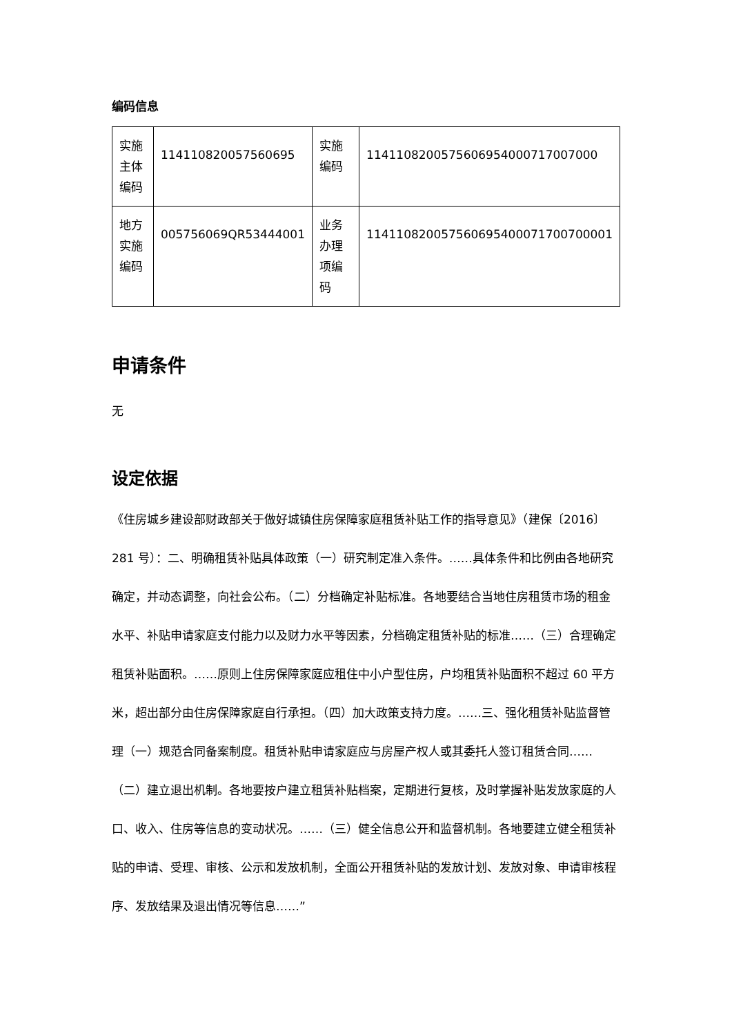编码信息
| 实施主体编码 | 114110820057560695 | 实施编码 | 1141108200575606954000717007000 |
| 地方实施编码 | 005756069QR53444001 | 业务办理项编码 | 114110820057560695400071700700001 |
申请条件
无
设定依据
《住房城乡建设部财政部关于做好城镇住房保障家庭租赁补贴工作的指导意见》（建保〔2016〕281 号）：二、明确租赁补贴具体政策（一）研究制定准入条件。……具体条件和比例由各地研究确定，并动态调整，向社会公布。（二）分档确定补贴标准。各地要结合当地住房租赁市场的租金水平、补贴申请家庭支付能力以及财力水平等因素，分档确定租赁补贴的标准……（三）合理确定租赁补贴面积。……原则上住房保障家庭应租住中小户型住房，户均租赁补贴面积不超过 60 平方米，超出部分由住房保障家庭自行承担。（四）加大政策支持力度。……三、强化租赁补贴监督管理（一）规范合同备案制度。租赁补贴申请家庭应与房屋产权人或其委托人签订租赁合同……（二）建立退出机制。各地要按户建立租赁补贴档案，定期进行复核，及时掌握补贴发放家庭的人口、收入、住房等信息的变动状况。……（三）健全信息公开和监督机制。各地要建立健全租赁补贴的申请、受理、审核、公示和发放机制，全面公开租赁补贴的发放计划、发放对象、申请审核程序、发放结果及退出情况等信息……”